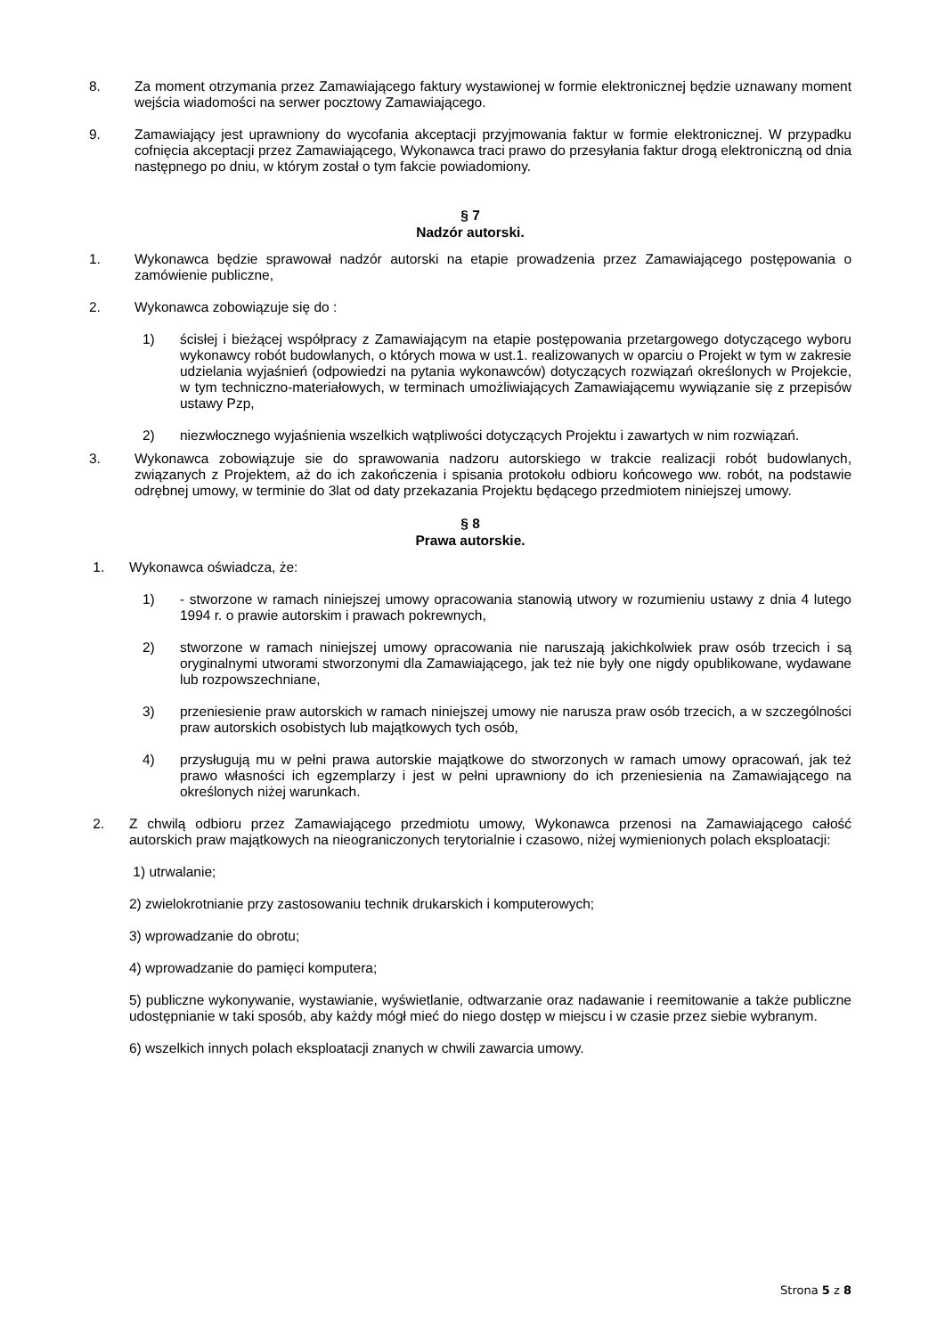8. Za moment otrzymania przez Zamawiającego faktury wystawionej w formie elektronicznej będzie uznawany moment wejścia wiadomości na serwer pocztowy Zamawiającego.
9. Zamawiający jest uprawniony do wycofania akceptacji przyjmowania faktur w formie elektronicznej. W przypadku cofnięcia akceptacji przez Zamawiającego, Wykonawca traci prawo do przesyłania faktur drogą elektroniczną od dnia następnego po dniu, w którym został o tym fakcie powiadomiony.
§ 7
Nadzór autorski.
1. Wykonawca będzie sprawował nadzór autorski na etapie prowadzenia przez Zamawiającego postępowania o zamówienie publiczne,
2. Wykonawca zobowiązuje się do :
1) ścisłej i bieżącej współpracy z Zamawiającym na etapie postępowania przetargowego dotyczącego wyboru wykonawcy robót budowlanych, o których mowa w ust.1. realizowanych w oparciu o Projekt w tym w zakresie udzielania wyjaśnień (odpowiedzi na pytania wykonawców) dotyczących rozwiązań określonych w Projekcie, w tym techniczno-materiałowych, w terminach umożliwiających Zamawiającemu wywiązanie się z przepisów ustawy Pzp,
2) niezwłocznego wyjaśnienia wszelkich wątpliwości dotyczących Projektu i zawartych w nim rozwiązań.
3. Wykonawca zobowiązuje sie do sprawowania nadzoru autorskiego w trakcie realizacji robót budowlanych, związanych z Projektem, aż do ich zakończenia i spisania protokołu odbioru końcowego ww. robót, na podstawie odrębnej umowy, w terminie do 3lat od daty przekazania Projektu będącego przedmiotem niniejszej umowy.
§ 8
Prawa autorskie.
1. Wykonawca oświadcza, że:
1) - stworzone w ramach niniejszej umowy opracowania stanowią utwory w rozumieniu ustawy z dnia 4 lutego 1994 r. o prawie autorskim i prawach pokrewnych,
2) stworzone w ramach niniejszej umowy opracowania nie naruszają jakichkolwiek praw osób trzecich i są oryginalnymi utworami stworzonymi dla Zamawiającego, jak też nie były one nigdy opublikowane, wydawane lub rozpowszechniane,
3) przeniesienie praw autorskich w ramach niniejszej umowy nie narusza praw osób trzecich, a w szczególności praw autorskich osobistych lub majątkowych tych osób,
4) przysługują mu w pełni prawa autorskie majątkowe do stworzonych w ramach umowy opracowań, jak też prawo własności ich egzemplarzy i jest w pełni uprawniony do ich przeniesienia na Zamawiającego na określonych niżej warunkach.
2. Z chwilą odbioru przez Zamawiającego przedmiotu umowy, Wykonawca przenosi na Zamawiającego całość autorskich praw majątkowych na nieograniczonych terytorialnie i czasowo, niżej wymienionych polach eksploatacji:
1) utrwalanie;
2) zwielokrotnianie przy zastosowaniu technik drukarskich i komputerowych;
3) wprowadzanie do obrotu;
4) wprowadzanie do pamięci komputera;
5) publiczne wykonywanie, wystawianie, wyświetlanie, odtwarzanie oraz nadawanie i reemitowanie a także publiczne udostępnianie w taki sposób, aby każdy mógł mieć do niego dostęp w miejscu i w czasie przez siebie wybranym.
6) wszelkich innych polach eksploatacji znanych w chwili zawarcia umowy.
Strona 5 z 8